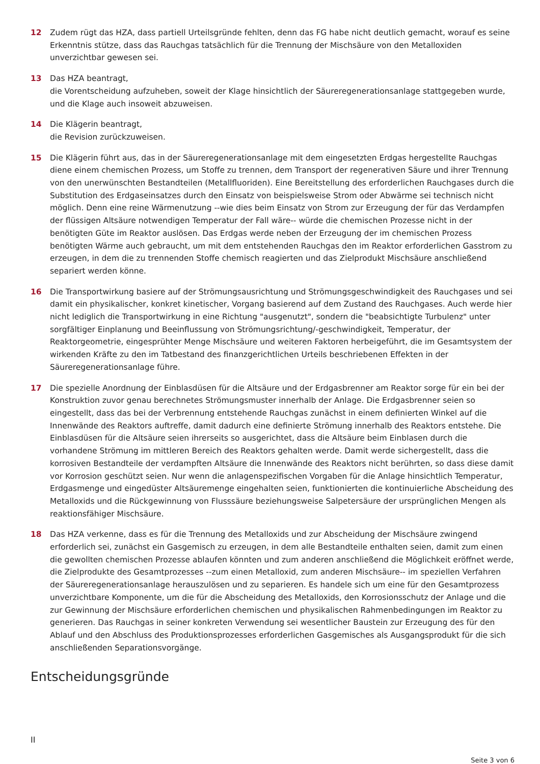12 Zudem rügt das HZA, dass partiell Urteilsgründe fehlten, denn das FG habe nicht deutlich gemacht, worauf es seine Erkenntnis stütze, dass das Rauchgas tatsächlich für die Trennung der Mischsäure von den Metalloxiden unverzichtbar gewesen sei.
13 Das HZA beantragt,
die Vorentscheidung aufzuheben, soweit der Klage hinsichtlich der Säureregenerationsanlage stattgegeben wurde, und die Klage auch insoweit abzuweisen.
14 Die Klägerin beantragt,
die Revision zurückzuweisen.
15 Die Klägerin führt aus, das in der Säureregenerationsanlage mit dem eingesetzten Erdgas hergestellte Rauchgas diene einem chemischen Prozess, um Stoffe zu trennen, dem Transport der regenerativen Säure und ihrer Trennung von den unerwünschten Bestandteilen (Metallfluoriden). Eine Bereitstellung des erforderlichen Rauchgases durch die Substitution des Erdgaseinsatzes durch den Einsatz von beispielsweise Strom oder Abwärme sei technisch nicht möglich. Denn eine reine Wärmenutzung --wie dies beim Einsatz von Strom zur Erzeugung der für das Verdampfen der flüssigen Altsäure notwendigen Temperatur der Fall wäre-- würde die chemischen Prozesse nicht in der benötigten Güte im Reaktor auslösen. Das Erdgas werde neben der Erzeugung der im chemischen Prozess benötigten Wärme auch gebraucht, um mit dem entstehenden Rauchgas den im Reaktor erforderlichen Gasstrom zu erzeugen, in dem die zu trennenden Stoffe chemisch reagierten und das Zielprodukt Mischsäure anschließend separiert werden könne.
16 Die Transportwirkung basiere auf der Strömungsausrichtung und Strömungsgeschwindigkeit des Rauchgases und sei damit ein physikalischer, konkret kinetischer, Vorgang basierend auf dem Zustand des Rauchgases. Auch werde hier nicht lediglich die Transportwirkung in eine Richtung "ausgenutzt", sondern die "beabsichtigte Turbulenz" unter sorgfältiger Einplanung und Beeinflussung von Strömungsrichtung/-geschwindigkeit, Temperatur, der Reaktorgeometrie, eingesprühter Menge Mischsäure und weiteren Faktoren herbeigeführt, die im Gesamtsystem der wirkenden Kräfte zu den im Tatbestand des finanzgerichtlichen Urteils beschriebenen Effekten in der Säureregenerationsanlage führe.
17 Die spezielle Anordnung der Einblasdüsen für die Altsäure und der Erdgasbrenner am Reaktor sorge für ein bei der Konstruktion zuvor genau berechnetes Strömungsmuster innerhalb der Anlage. Die Erdgasbrenner seien so eingestellt, dass das bei der Verbrennung entstehende Rauchgas zunächst in einem definierten Winkel auf die Innenwände des Reaktors auftreffe, damit dadurch eine definierte Strömung innerhalb des Reaktors entstehe. Die Einblasdüsen für die Altsäure seien ihrerseits so ausgerichtet, dass die Altsäure beim Einblasen durch die vorhandene Strömung im mittleren Bereich des Reaktors gehalten werde. Damit werde sichergestellt, dass die korrosiven Bestandteile der verdampften Altsäure die Innenwände des Reaktors nicht berührten, so dass diese damit vor Korrosion geschützt seien. Nur wenn die anlagenspezifischen Vorgaben für die Anlage hinsichtlich Temperatur, Erdgasmenge und eingedüster Altsäuremenge eingehalten seien, funktionierten die kontinuierliche Abscheidung des Metalloxids und die Rückgewinnung von Flusssäure beziehungsweise Salpetersäure der ursprünglichen Mengen als reaktionsfähiger Mischsäure.
18 Das HZA verkenne, dass es für die Trennung des Metalloxids und zur Abscheidung der Mischsäure zwingend erforderlich sei, zunächst ein Gasgemisch zu erzeugen, in dem alle Bestandteile enthalten seien, damit zum einen die gewollten chemischen Prozesse ablaufen könnten und zum anderen anschließend die Möglichkeit eröffnet werde, die Zielprodukte des Gesamtprozesses --zum einen Metalloxid, zum anderen Mischsäure-- im speziellen Verfahren der Säureregenerationsanlage herauszulösen und zu separieren. Es handele sich um eine für den Gesamtprozess unverzichtbare Komponente, um die für die Abscheidung des Metalloxids, den Korrosionsschutz der Anlage und die zur Gewinnung der Mischsäure erforderlichen chemischen und physikalischen Rahmenbedingungen im Reaktor zu generieren. Das Rauchgas in seiner konkreten Verwendung sei wesentlicher Baustein zur Erzeugung des für den Ablauf und den Abschluss des Produktionsprozesses erforderlichen Gasgemisches als Ausgangsprodukt für die sich anschließenden Separationsvorgänge.
Entscheidungsgründe
II
Seite 3 von 6